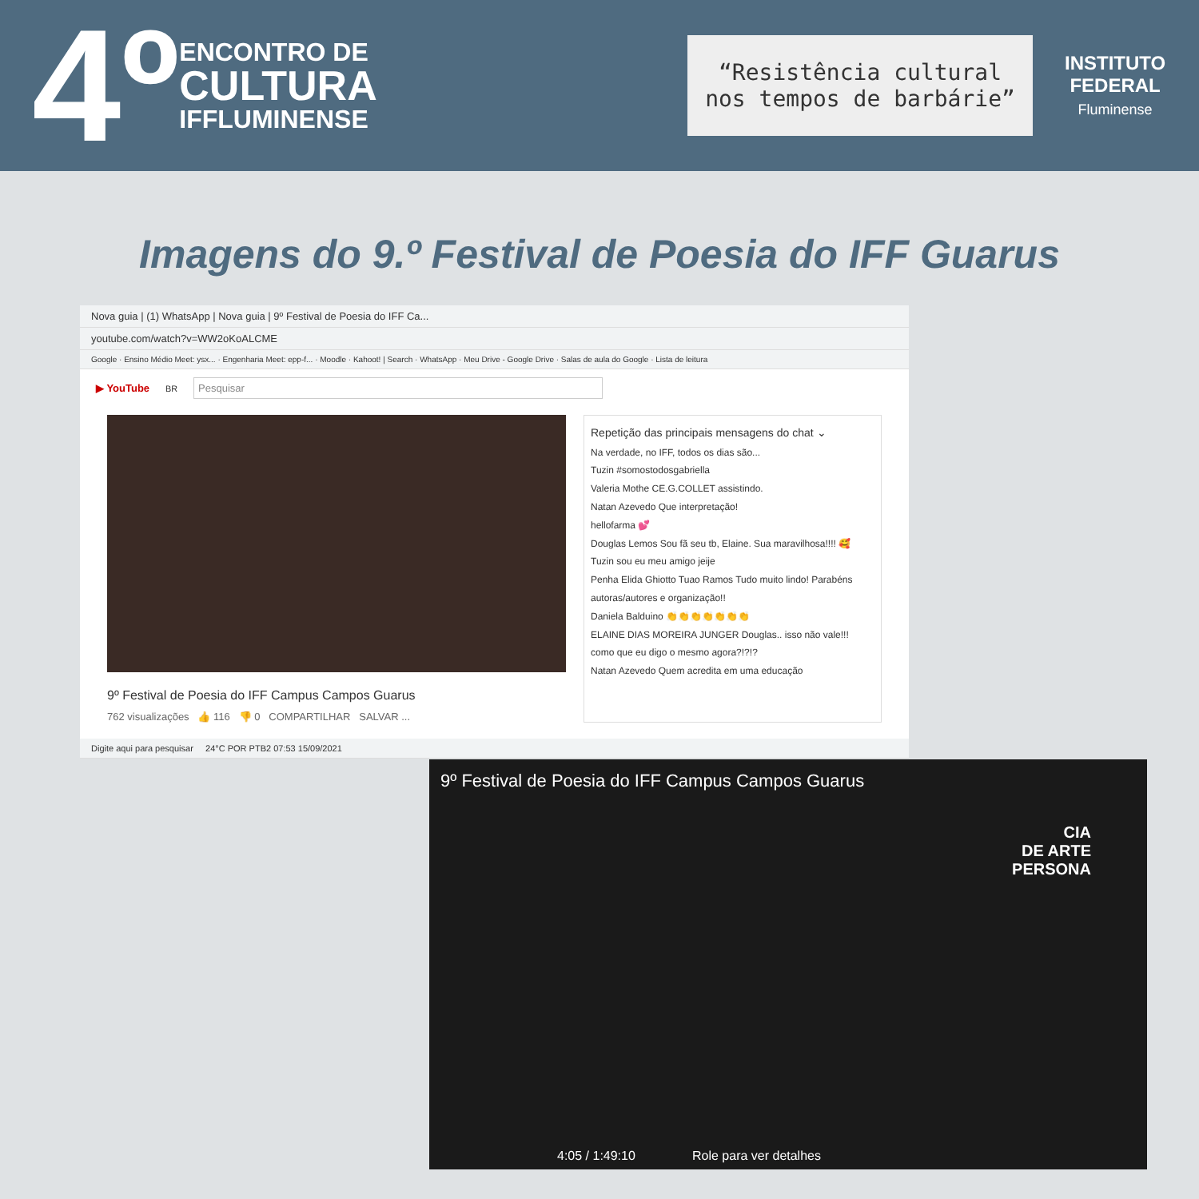4º
ENCONTRO DE
CULTURA
IFFLUMINENSE
“Resistência cultural nos tempos de barbárie”
INSTITUTO
FEDERAL
Fluminense
Imagens do 9.º Festival de Poesia do IFF Guarus
Nova guia | (1) WhatsApp | Nova guia | 9º Festival de Poesia do IFF Ca...
youtube.com/watch?v=WW2oKoALCME
Google · Ensino Médio Meet: ysx... · Engenharia Meet: epp-f... · Moodle · Kahoot! | Search · WhatsApp · Meu Drive - Google Drive · Salas de aula do Google · Lista de leitura
▶ YouTube<sup>BR</sup>
Pesquisar
9º Festival de Poesia do IFF Campus Campos Guarus
762 visualizações 👍 116 👎 0 COMPARTILHAR SALVAR ...
Repetição das principais mensagens do chat ⌄
Na verdade, no IFF, todos os dias são...
Tuzin #somostodosgabriella
Valeria Mothe CE.G.COLLET assistindo.
Natan Azevedo Que interpretação!
hellofarma 💕
Douglas Lemos Sou fã seu tb, Elaine. Sua maravilhosa!!!! 🥰
Tuzin sou eu meu amigo jeije
Penha Elida Ghiotto Tuao Ramos Tudo muito lindo! Parabéns autoras/autores e organização!!
Daniela Balduino 👏👏👏👏👏👏👏
ELAINE DIAS MOREIRA JUNGER Douglas.. isso não vale!!! como que eu digo o mesmo agora?!?!?
Natan Azevedo Quem acredita em uma educação
Digite aqui para pesquisar 24°C POR PTB2 07:53 15/09/2021
9º Festival de Poesia do IFF Campus Campos Guarus
CIA
DE ARTE
PERSONA
4:05 / 1:49:10 Role para ver detalhes